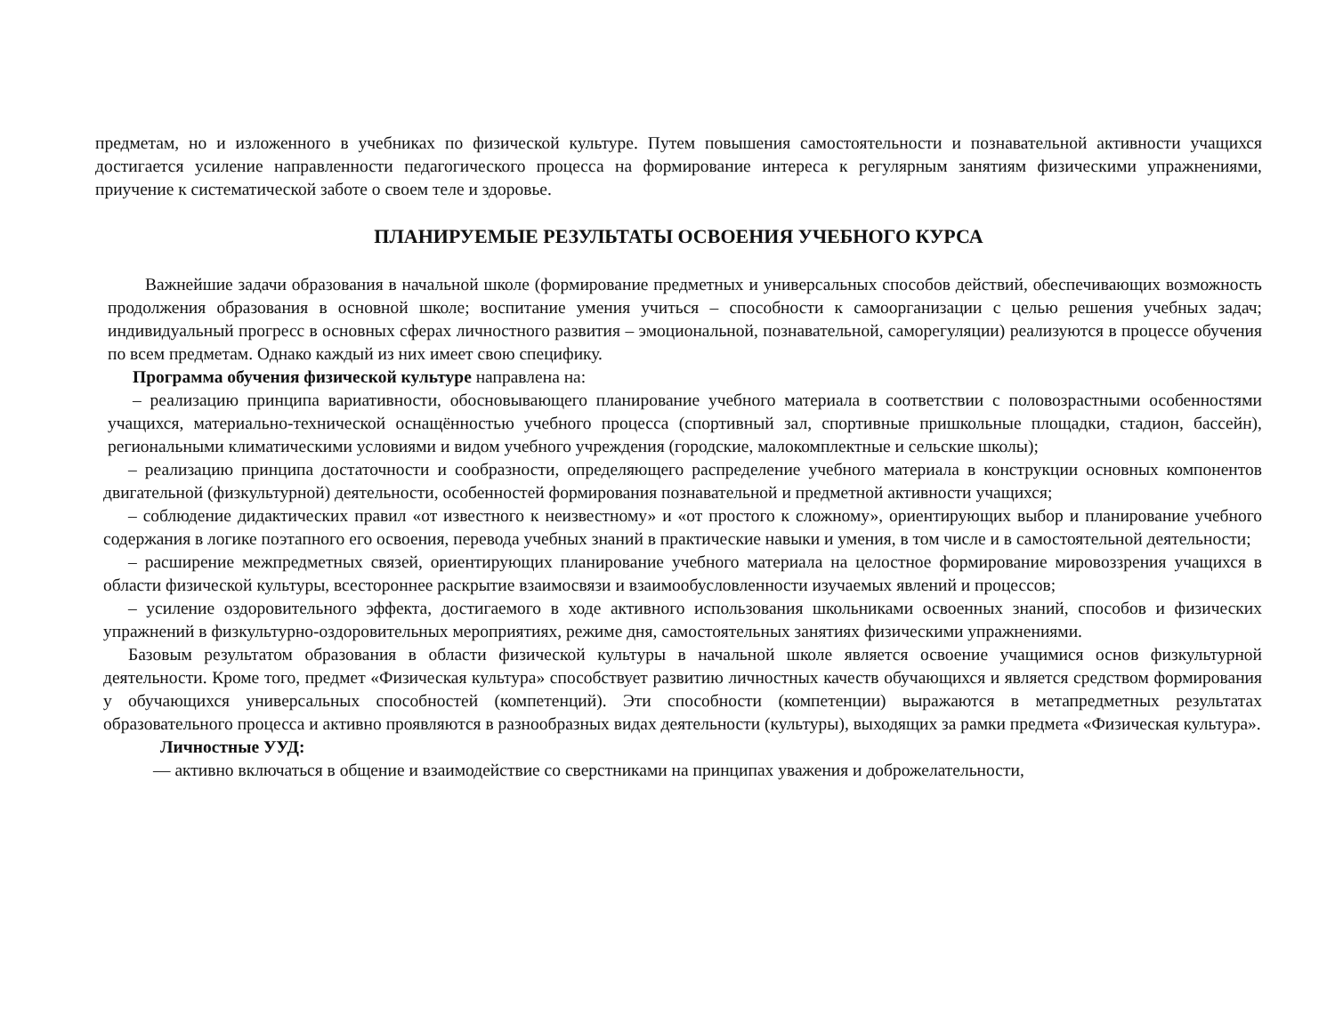предметам, но и изложенного в учебниках по физической культуре. Путем повышения самостоятельности и познавательной активности учащихся достигается усиление направленности педагогического процесса на формирование интереса к регулярным занятиям физическими упражнениями, приучение к систематической заботе о своем теле и здоровье.
ПЛАНИРУЕМЫЕ РЕЗУЛЬТАТЫ ОСВОЕНИЯ УЧЕБНОГО КУРСА
Важнейшие задачи образования в начальной школе (формирование предметных и универсальных способов действий, обеспечивающих возможность продолжения образования в основной школе; воспитание умения учиться – способности к самоорганизации с целью решения учебных задач; индивидуальный прогресс в основных сферах личностного развития – эмоциональной, познавательной, саморегуляции) реализуются в процессе обучения по всем предметам. Однако каждый из них имеет свою специфику.
Программа обучения физической культуре направлена на:
– реализацию принципа вариативности, обосновывающего планирование учебного материала в соответствии с половозрастными особенностями учащихся, материально-технической оснащённостью учебного процесса (спортивный зал, спортивные пришкольные площадки, стадион, бассейн), региональными климатическими условиями и видом учебного учреждения (городские, малокомплектные и сельские школы);
– реализацию принципа достаточности и сообразности, определяющего распределение учебного материала в конструкции основных компонентов двигательной (физкультурной) деятельности, особенностей формирования познавательной и предметной активности учащихся;
– соблюдение дидактических правил «от известного к неизвестному» и «от простого к сложному», ориентирующих выбор и планирование учебного содержания в логике поэтапного его освоения, перевода учебных знаний в практические навыки и умения, в том числе и в самостоятельной деятельности;
– расширение межпредметных связей, ориентирующих планирование учебного материала на целостное формирование мировоззрения учащихся в области физической культуры, всестороннее раскрытие взаимосвязи и взаимообусловленности изучаемых явлений и процессов;
– усиление оздоровительного эффекта, достигаемого в ходе активного использования школьниками освоенных знаний, способов и физических упражнений в физкультурно-оздоровительных мероприятиях, режиме дня, самостоятельных занятиях физическими упражнениями.
Базовым результатом образования в области физической культуры в начальной школе является освоение учащимися основ физкультурной деятельности. Кроме того, предмет «Физическая культура» способствует развитию личностных качеств обучающихся и является средством формирования у обучающихся универсальных способностей (компетенций). Эти способности (компетенции) выражаются в метапредметных результатах образовательного процесса и активно проявляются в разнообразных видах деятельности (культуры), выходящих за рамки предмета «Физическая культура».
Личностные УУД:
— активно включаться в общение и взаимодействие со сверстниками на принципах уважения и доброжелательности,